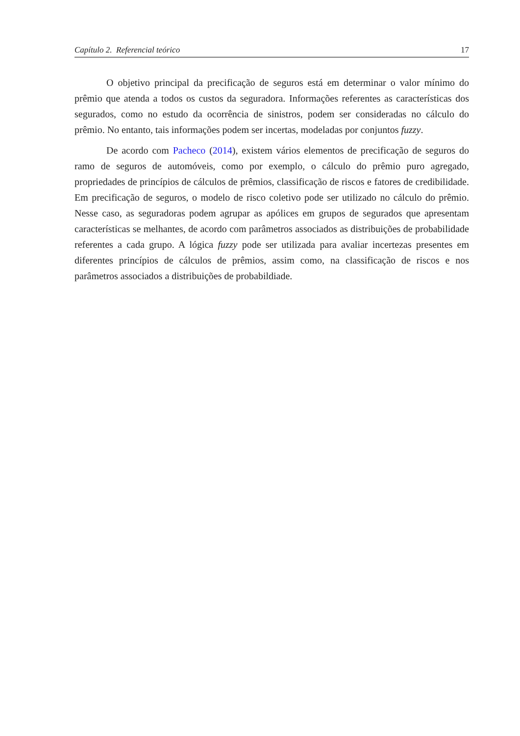Capítulo 2. Referencial teórico 17
O objetivo principal da precificação de seguros está em determinar o valor mínimo do prêmio que atenda a todos os custos da seguradora. Informações referentes as características dos segurados, como no estudo da ocorrência de sinistros, podem ser consideradas no cálculo do prêmio. No entanto, tais informações podem ser incertas, modeladas por conjuntos fuzzy.
De acordo com Pacheco (2014), existem vários elementos de precificação de seguros do ramo de seguros de automóveis, como por exemplo, o cálculo do prêmio puro agregado, propriedades de princípios de cálculos de prêmios, classificação de riscos e fatores de credibilidade. Em precificação de seguros, o modelo de risco coletivo pode ser utilizado no cálculo do prêmio. Nesse caso, as seguradoras podem agrupar as apólices em grupos de segurados que apresentam características se melhantes, de acordo com parâmetros associados as distribuições de probabilidade referentes a cada grupo. A lógica fuzzy pode ser utilizada para avaliar incertezas presentes em diferentes princípios de cálculos de prêmios, assim como, na classificação de riscos e nos parâmetros associados a distribuições de probabildiade.